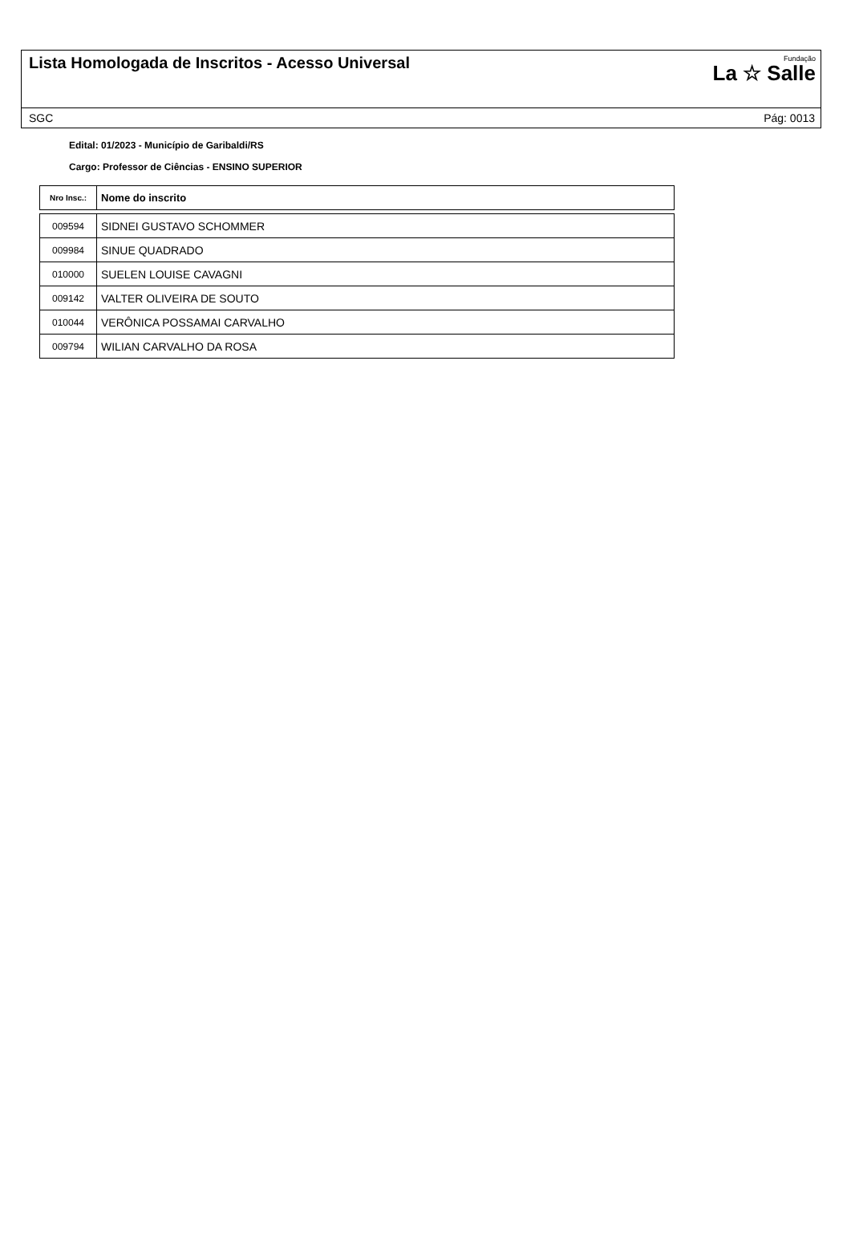Lista Homologada de Inscritos - Acesso Universal
Fundação
La ☆ Salle
SGC Pág: 0013
Edital: 01/2023 - Município de Garibaldi/RS
Cargo: Professor de Ciências - ENSINO SUPERIOR
| Nro Insc.: | Nome do inscrito |
| --- | --- |
| 009594 | SIDNEI GUSTAVO SCHOMMER |
| 009984 | SINUE QUADRADO |
| 010000 | SUELEN LOUISE CAVAGNI |
| 009142 | VALTER OLIVEIRA DE SOUTO |
| 010044 | VERÔNICA POSSAMAI CARVALHO |
| 009794 | WILIAN CARVALHO DA ROSA |